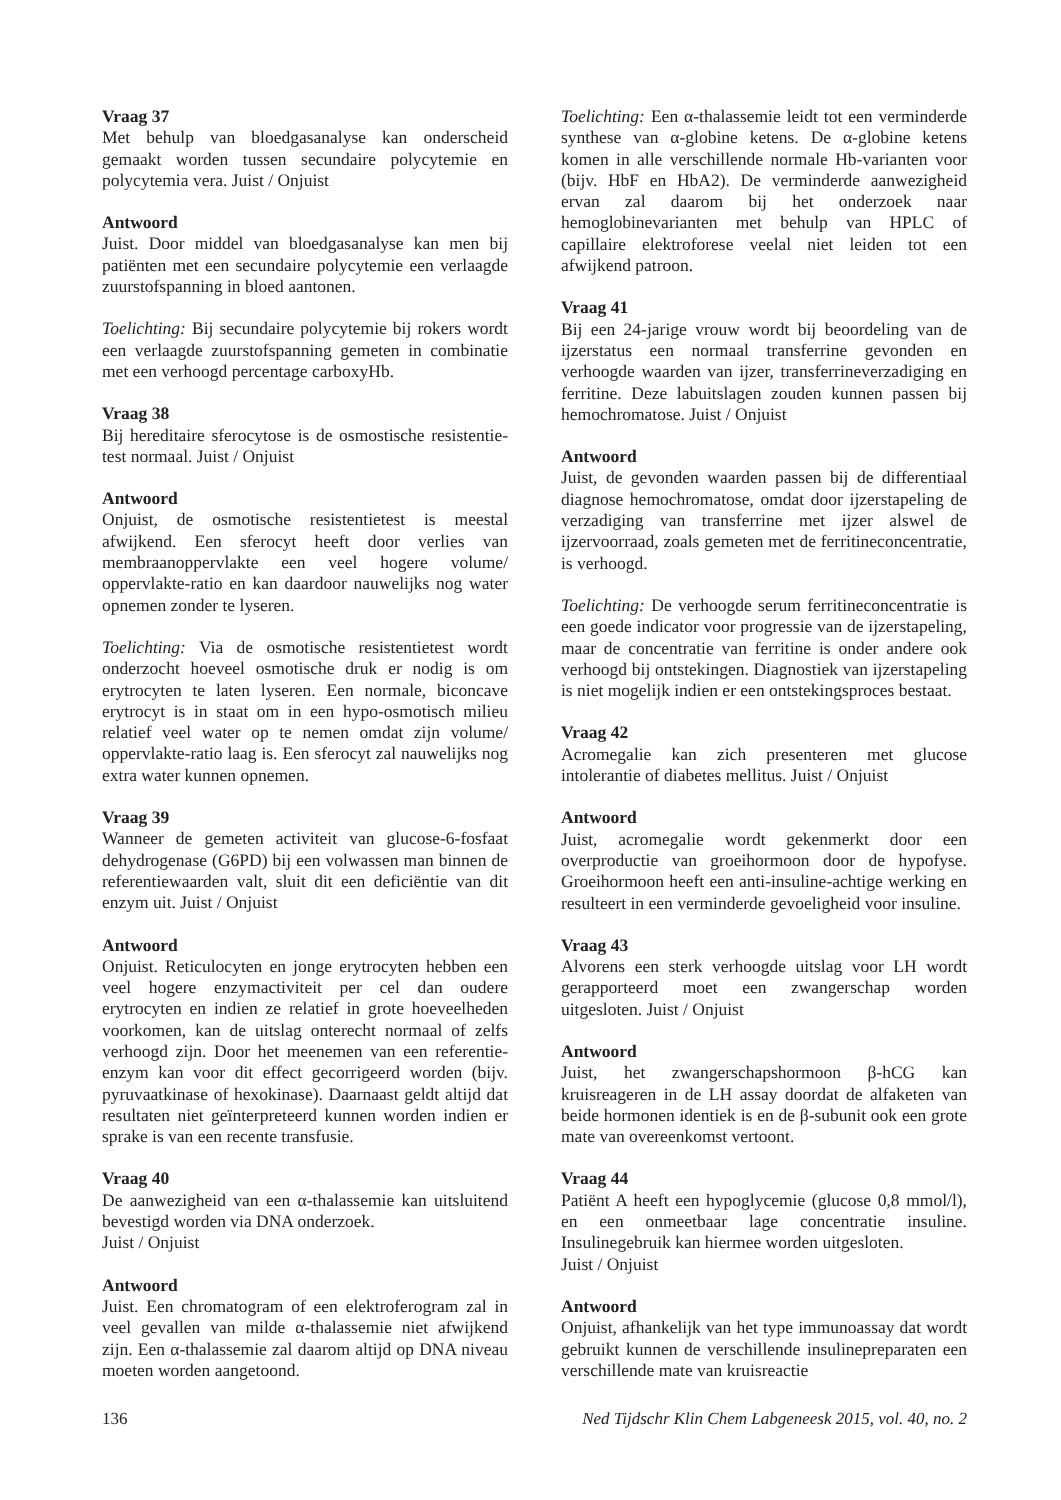Vraag 37
Met behulp van bloedgasanalyse kan onderscheid gemaakt worden tussen secundaire polycytemie en polycytemia vera. Juist / Onjuist
Antwoord
Juist. Door middel van bloedgasanalyse kan men bij patiënten met een secundaire polycytemie een verlaagde zuurstofspanning in bloed aantonen.
Toelichting: Bij secundaire polycytemie bij rokers wordt een verlaagde zuurstofspanning gemeten in combinatie met een verhoogd percentage carboxyHb.
Vraag 38
Bij hereditaire sferocytose is de osmostische resistentie-test normaal. Juist / Onjuist
Antwoord
Onjuist, de osmotische resistentietest is meestal afwijkend. Een sferocyt heeft door verlies van membraanoppervlakte een veel hogere volume/ oppervlakte-ratio en kan daardoor nauwelijks nog water opnemen zonder te lyseren.
Toelichting: Via de osmotische resistentietest wordt onderzocht hoeveel osmotische druk er nodig is om erytrocyten te laten lyseren. Een normale, biconcave erytrocyt is in staat om in een hypo-osmotisch milieu relatief veel water op te nemen omdat zijn volume/ oppervlakte-ratio laag is. Een sferocyt zal nauwelijks nog extra water kunnen opnemen.
Vraag 39
Wanneer de gemeten activiteit van glucose-6-fosfaat dehydrogenase (G6PD) bij een volwassen man binnen de referentiewaarden valt, sluit dit een deficiëntie van dit enzym uit. Juist / Onjuist
Antwoord
Onjuist. Reticulocyten en jonge erytrocyten hebben een veel hogere enzymactiviteit per cel dan oudere erytrocyten en indien ze relatief in grote hoeveelheden voorkomen, kan de uitslag onterecht normaal of zelfs verhoogd zijn. Door het meenemen van een referentie-enzym kan voor dit effect gecorrigeerd worden (bijv. pyruvaatkinase of hexokinase). Daarnaast geldt altijd dat resultaten niet geïnterpreteerd kunnen worden indien er sprake is van een recente transfusie.
Vraag 40
De aanwezigheid van een α-thalassemie kan uitsluitend bevestigd worden via DNA onderzoek.
Juist / Onjuist
Antwoord
Juist. Een chromatogram of een elektroferogram zal in veel gevallen van milde α-thalassemie niet afwijkend zijn. Een α-thalassemie zal daarom altijd op DNA niveau moeten worden aangetoond.
Toelichting: Een α-thalassemie leidt tot een verminderde synthese van α-globine ketens. De α-globine ketens komen in alle verschillende normale Hb-varianten voor (bijv. HbF en HbA2). De verminderde aanwezigheid ervan zal daarom bij het onderzoek naar hemoglobinevarianten met behulp van HPLC of capillaire elektroforese veelal niet leiden tot een afwijkend patroon.
Vraag 41
Bij een 24-jarige vrouw wordt bij beoordeling van de ijzerstatus een normaal transferrine gevonden en verhoogde waarden van ijzer, transferrineverzadiging en ferritine. Deze labuitslagen zouden kunnen passen bij hemochromatose. Juist / Onjuist
Antwoord
Juist, de gevonden waarden passen bij de differentiaal diagnose hemochromatose, omdat door ijzerstapeling de verzadiging van transferrine met ijzer alswel de ijzervoorraad, zoals gemeten met de ferritineconcentratie, is verhoogd.
Toelichting: De verhoogde serum ferritineconcentratie is een goede indicator voor progressie van de ijzerstapeling, maar de concentratie van ferritine is onder andere ook verhoogd bij ontstekingen. Diagnostiek van ijzerstapeling is niet mogelijk indien er een ontstekingsproces bestaat.
Vraag 42
Acromegalie kan zich presenteren met glucose intolerantie of diabetes mellitus. Juist / Onjuist
Antwoord
Juist, acromegalie wordt gekenmerkt door een overproductie van groeihormoon door de hypofyse. Groeihormoon heeft een anti-insuline-achtige werking en resulteert in een verminderde gevoeligheid voor insuline.
Vraag 43
Alvorens een sterk verhoogde uitslag voor LH wordt gerapporteerd moet een zwangerschap worden uitgesloten. Juist / Onjuist
Antwoord
Juist, het zwangerschapshormoon β-hCG kan kruisreageren in de LH assay doordat de alfaketen van beide hormonen identiek is en de β-subunit ook een grote mate van overeenkomst vertoont.
Vraag 44
Patiënt A heeft een hypoglycemie (glucose 0,8 mmol/l), en een onmeetbaar lage concentratie insuline. Insulinegebruik kan hiermee worden uitgesloten.
Juist / Onjuist
Antwoord
Onjuist, afhankelijk van het type immunoassay dat wordt gebruikt kunnen de verschillende insulinepreparaten een verschillende mate van kruisreactie
136 Ned Tijdschr Klin Chem Labgeneesk 2015, vol. 40, no. 2